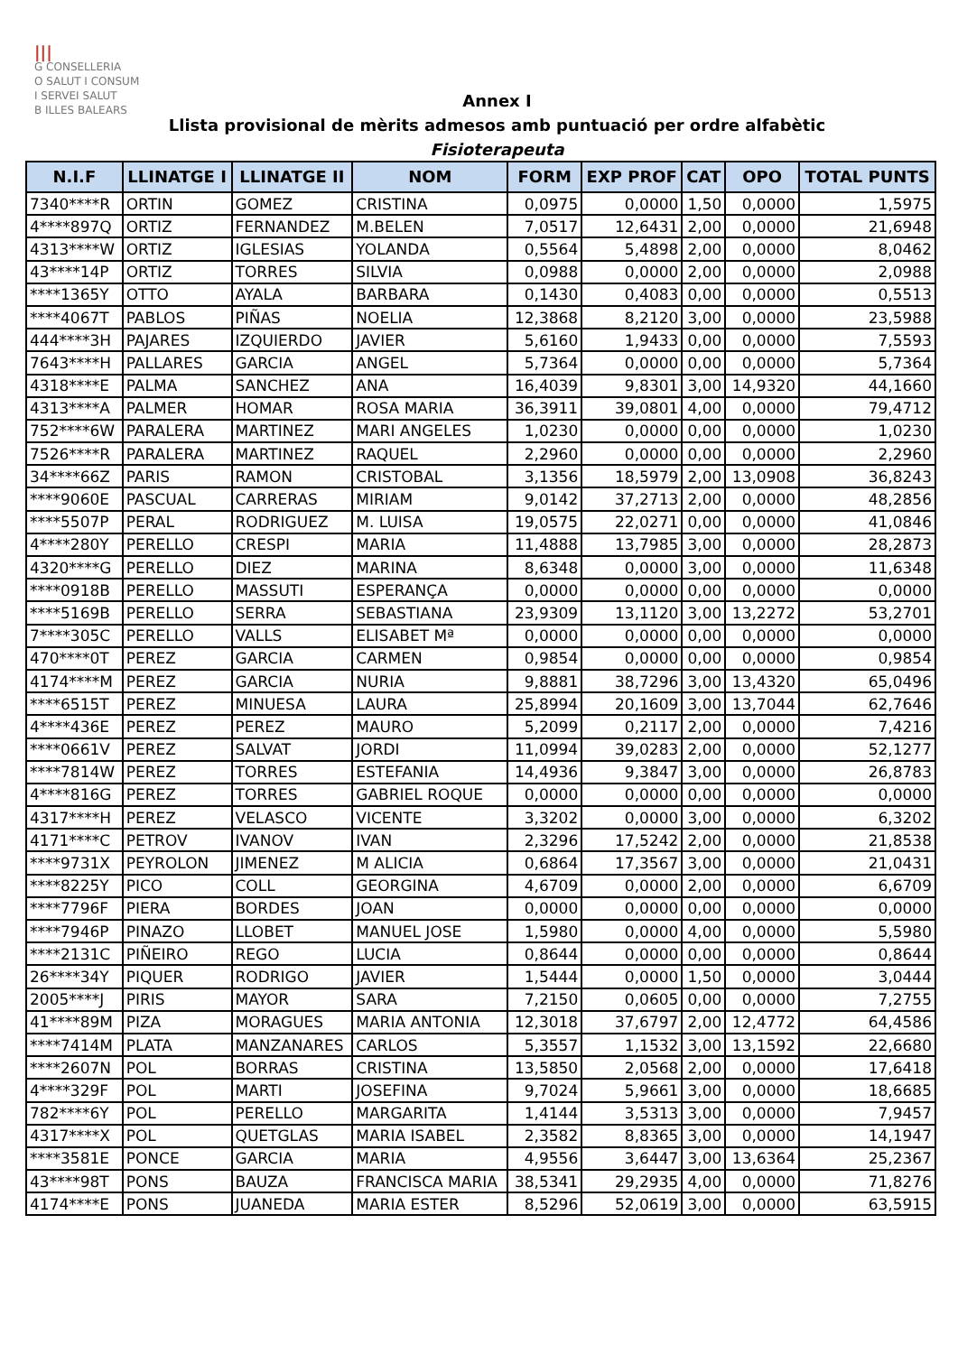|||
G CONSELLERIA
O SALUT I CONSUM
I SERVEI SALUT
B ILLES BALEARS
Annex I
Llista provisional de mèrits admesos amb puntuació per ordre alfabètic
Fisioterapeuta
| N.I.F | LLINATGE I | LLINATGE II | NOM | FORM | EXP PROF | CAT | OPO | TOTAL PUNTS |
| --- | --- | --- | --- | --- | --- | --- | --- | --- |
| 7340****R | ORTIN | GOMEZ | CRISTINA | 0,0975 | 0,0000 | 1,50 | 0,0000 | 1,5975 |
| 4****897Q | ORTIZ | FERNANDEZ | M.BELEN | 7,0517 | 12,6431 | 2,00 | 0,0000 | 21,6948 |
| 4313****W | ORTIZ | IGLESIAS | YOLANDA | 0,5564 | 5,4898 | 2,00 | 0,0000 | 8,0462 |
| 43****14P | ORTIZ | TORRES | SILVIA | 0,0988 | 0,0000 | 2,00 | 0,0000 | 2,0988 |
| ****1365Y | OTTO | AYALA | BARBARA | 0,1430 | 0,4083 | 0,00 | 0,0000 | 0,5513 |
| ****4067T | PABLOS | PIÑAS | NOELIA | 12,3868 | 8,2120 | 3,00 | 0,0000 | 23,5988 |
| 444****3H | PAJARES | IZQUIERDO | JAVIER | 5,6160 | 1,9433 | 0,00 | 0,0000 | 7,5593 |
| 7643****H | PALLARES | GARCIA | ANGEL | 5,7364 | 0,0000 | 0,00 | 0,0000 | 5,7364 |
| 4318****E | PALMA | SANCHEZ | ANA | 16,4039 | 9,8301 | 3,00 | 14,9320 | 44,1660 |
| 4313****A | PALMER | HOMAR | ROSA MARIA | 36,3911 | 39,0801 | 4,00 | 0,0000 | 79,4712 |
| 752****6W | PARALERA | MARTINEZ | MARI ANGELES | 1,0230 | 0,0000 | 0,00 | 0,0000 | 1,0230 |
| 7526****R | PARALERA | MARTINEZ | RAQUEL | 2,2960 | 0,0000 | 0,00 | 0,0000 | 2,2960 |
| 34****66Z | PARIS | RAMON | CRISTOBAL | 3,1356 | 18,5979 | 2,00 | 13,0908 | 36,8243 |
| ****9060E | PASCUAL | CARRERAS | MIRIAM | 9,0142 | 37,2713 | 2,00 | 0,0000 | 48,2856 |
| ****5507P | PERAL | RODRIGUEZ | M. LUISA | 19,0575 | 22,0271 | 0,00 | 0,0000 | 41,0846 |
| 4****280Y | PERELLO | CRESPI | MARIA | 11,4888 | 13,7985 | 3,00 | 0,0000 | 28,2873 |
| 4320****G | PERELLO | DIEZ | MARINA | 8,6348 | 0,0000 | 3,00 | 0,0000 | 11,6348 |
| ****0918B | PERELLO | MASSUTI | ESPERANÇA | 0,0000 | 0,0000 | 0,00 | 0,0000 | 0,0000 |
| ****5169B | PERELLO | SERRA | SEBASTIANA | 23,9309 | 13,1120 | 3,00 | 13,2272 | 53,2701 |
| 7****305C | PERELLO | VALLS | ELISABET Mª | 0,0000 | 0,0000 | 0,00 | 0,0000 | 0,0000 |
| 470****0T | PEREZ | GARCIA | CARMEN | 0,9854 | 0,0000 | 0,00 | 0,0000 | 0,9854 |
| 4174****M | PEREZ | GARCIA | NURIA | 9,8881 | 38,7296 | 3,00 | 13,4320 | 65,0496 |
| ****6515T | PEREZ | MINUESA | LAURA | 25,8994 | 20,1609 | 3,00 | 13,7044 | 62,7646 |
| 4****436E | PEREZ | PEREZ | MAURO | 5,2099 | 0,2117 | 2,00 | 0,0000 | 7,4216 |
| ****0661V | PEREZ | SALVAT | JORDI | 11,0994 | 39,0283 | 2,00 | 0,0000 | 52,1277 |
| ****7814W | PEREZ | TORRES | ESTEFANIA | 14,4936 | 9,3847 | 3,00 | 0,0000 | 26,8783 |
| 4****816G | PEREZ | TORRES | GABRIEL ROQUE | 0,0000 | 0,0000 | 0,00 | 0,0000 | 0,0000 |
| 4317****H | PEREZ | VELASCO | VICENTE | 3,3202 | 0,0000 | 3,00 | 0,0000 | 6,3202 |
| 4171****C | PETROV | IVANOV | IVAN | 2,3296 | 17,5242 | 2,00 | 0,0000 | 21,8538 |
| ****9731X | PEYROLON | JIMENEZ | M ALICIA | 0,6864 | 17,3567 | 3,00 | 0,0000 | 21,0431 |
| ****8225Y | PICO | COLL | GEORGINA | 4,6709 | 0,0000 | 2,00 | 0,0000 | 6,6709 |
| ****7796F | PIERA | BORDES | JOAN | 0,0000 | 0,0000 | 0,00 | 0,0000 | 0,0000 |
| ****7946P | PINAZO | LLOBET | MANUEL JOSE | 1,5980 | 0,0000 | 4,00 | 0,0000 | 5,5980 |
| ****2131C | PIÑEIRO | REGO | LUCIA | 0,8644 | 0,0000 | 0,00 | 0,0000 | 0,8644 |
| 26****34Y | PIQUER | RODRIGO | JAVIER | 1,5444 | 0,0000 | 1,50 | 0,0000 | 3,0444 |
| 2005****J | PIRIS | MAYOR | SARA | 7,2150 | 0,0605 | 0,00 | 0,0000 | 7,2755 |
| 41****89M | PIZA | MORAGUES | MARIA ANTONIA | 12,3018 | 37,6797 | 2,00 | 12,4772 | 64,4586 |
| ****7414M | PLATA | MANZANARES | CARLOS | 5,3557 | 1,1532 | 3,00 | 13,1592 | 22,6680 |
| ****2607N | POL | BORRAS | CRISTINA | 13,5850 | 2,0568 | 2,00 | 0,0000 | 17,6418 |
| 4****329F | POL | MARTI | JOSEFINA | 9,7024 | 5,9661 | 3,00 | 0,0000 | 18,6685 |
| 782****6Y | POL | PERELLO | MARGARITA | 1,4144 | 3,5313 | 3,00 | 0,0000 | 7,9457 |
| 4317****X | POL | QUETGLAS | MARIA ISABEL | 2,3582 | 8,8365 | 3,00 | 0,0000 | 14,1947 |
| ****3581E | PONCE | GARCIA | MARIA | 4,9556 | 3,6447 | 3,00 | 13,6364 | 25,2367 |
| 43****98T | PONS | BAUZA | FRANCISCA MARIA | 38,5341 | 29,2935 | 4,00 | 0,0000 | 71,8276 |
| 4174****E | PONS | JUANEDA | MARIA ESTER | 8,5296 | 52,0619 | 3,00 | 0,0000 | 63,5915 |